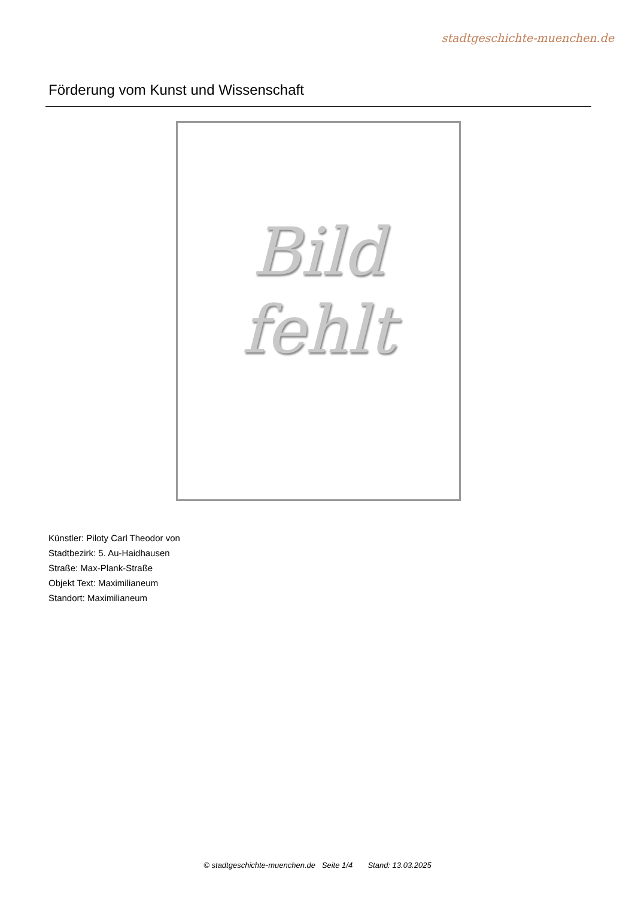stadtgeschichte-muenchen.de
Förderung vom Kunst und Wissenschaft
Bild
fehlt
Künstler: Piloty Carl Theodor von
Stadtbezirk: 5. Au-Haidhausen
Straße: Max-Plank-Straße
Objekt Text: Maximilianeum
Standort: Maximilianeum
© stadtgeschichte-muenchen.de Seite 1/4 Stand: 13.03.2025